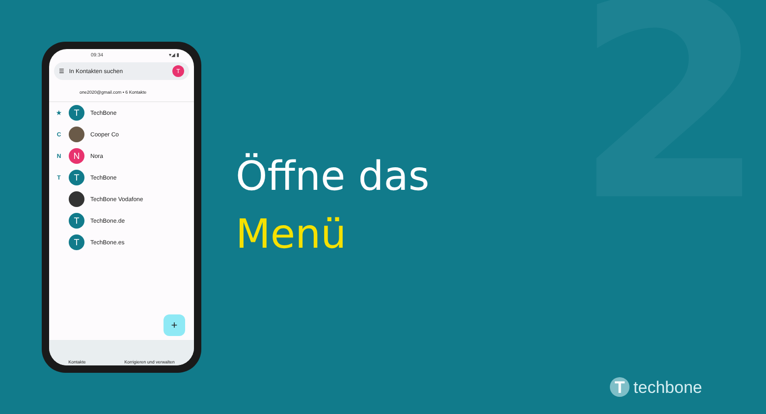2
09:34 ▾◢ ▮
☰ In Kontakten suchen T
one2020@gmail.com • 6 Kontakte
★ T TechBone
C Cooper Co
N N Nora
T T TechBone
TechBone Vodafone
T TechBone.de
T TechBone.es
+
Kontakte Korrigieren und verwalten
Öffne das
Menü
Ttechbone